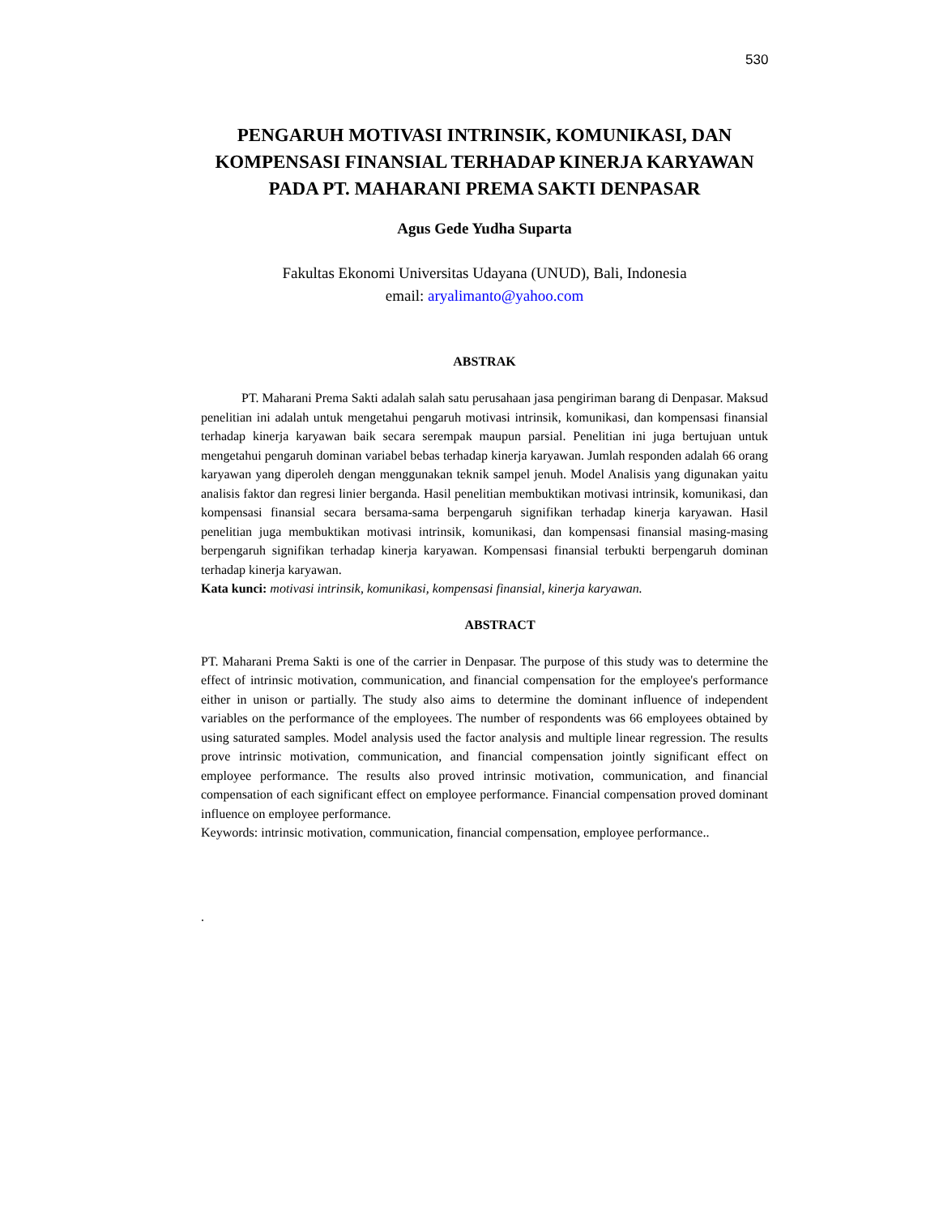530
PENGARUH MOTIVASI INTRINSIK, KOMUNIKASI, DAN KOMPENSASI FINANSIAL TERHADAP KINERJA KARYAWAN PADA PT. MAHARANI PREMA SAKTI DENPASAR
Agus Gede Yudha Suparta
Fakultas Ekonomi Universitas Udayana (UNUD), Bali, Indonesia
email: aryalimanto@yahoo.com
ABSTRAK
PT. Maharani Prema Sakti adalah salah satu perusahaan jasa pengiriman barang di Denpasar. Maksud penelitian ini adalah untuk mengetahui pengaruh motivasi intrinsik, komunikasi, dan kompensasi finansial terhadap kinerja karyawan baik secara serempak maupun parsial. Penelitian ini juga bertujuan untuk mengetahui pengaruh dominan variabel bebas terhadap kinerja karyawan. Jumlah responden adalah 66 orang karyawan yang diperoleh dengan menggunakan teknik sampel jenuh. Model Analisis yang digunakan yaitu analisis faktor dan regresi linier berganda. Hasil penelitian membuktikan motivasi intrinsik, komunikasi, dan kompensasi finansial secara bersama-sama berpengaruh signifikan terhadap kinerja karyawan. Hasil penelitian juga membuktikan motivasi intrinsik, komunikasi, dan kompensasi finansial masing-masing berpengaruh signifikan terhadap kinerja karyawan. Kompensasi finansial terbukti berpengaruh dominan terhadap kinerja karyawan.
Kata kunci: motivasi intrinsik, komunikasi, kompensasi finansial, kinerja karyawan.
ABSTRACT
PT. Maharani Prema Sakti is one of the carrier in Denpasar. The purpose of this study was to determine the effect of intrinsic motivation, communication, and financial compensation for the employee's performance either in unison or partially. The study also aims to determine the dominant influence of independent variables on the performance of the employees. The number of respondents was 66 employees obtained by using saturated samples. Model analysis used the factor analysis and multiple linear regression. The results prove intrinsic motivation, communication, and financial compensation jointly significant effect on employee performance. The results also proved intrinsic motivation, communication, and financial compensation of each significant effect on employee performance. Financial compensation proved dominant influence on employee performance.
Keywords: intrinsic motivation, communication, financial compensation, employee performance..
.